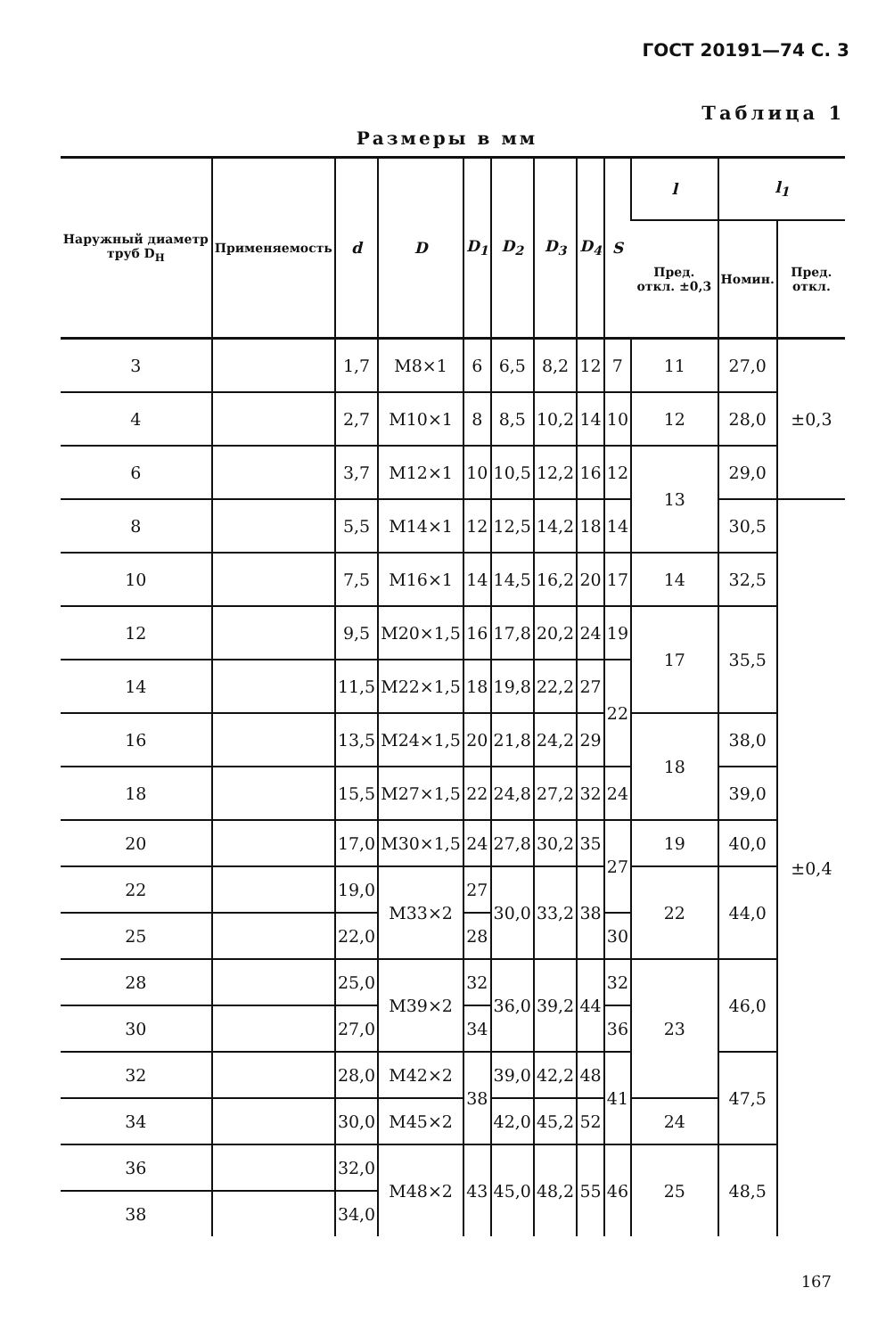ГОСТ 20191—74 С. 3
Таблица 1
Размеры в мм
| Наружный диаметр труб D<sub>Н</sub> | Применяемость | d | D | D<sub>1</sub> | D<sub>2</sub> | D<sub>3</sub> | D<sub>4</sub> | S | l | l<sub>1</sub> | |
| --- | --- | --- | --- | --- | --- | --- | --- | --- | --- | --- | --- |
| | | | | | | | | | Пред. откл. ±0,3 | Номин. | Пред. откл. |
| 3 | | 1,7 | M8×1 | 6 | 6,5 | 8,2 | 12 | 7 | 11 | 27,0 | ±0,3 |
| 4 | | 2,7 | M10×1 | 8 | 8,5 | 10,2 | 14 | 10 | 12 | 28,0 | |
| 6 | | 3,7 | M12×1 | 10 | 10,5 | 12,2 | 16 | 12 | 13 | 29,0 | |
| 8 | | 5,5 | M14×1 | 12 | 12,5 | 14,2 | 18 | 14 | | 30,5 | ±0,4 |
| 10 | | 7,5 | M16×1 | 14 | 14,5 | 16,2 | 20 | 17 | 14 | 32,5 | |
| 12 | | 9,5 | M20×1,5 | 16 | 17,8 | 20,2 | 24 | 19 | 17 | 35,5 | |
| 14 | | 11,5 | M22×1,5 | 18 | 19,8 | 22,2 | 27 | 22 | | | |
| 16 | | 13,5 | M24×1,5 | 20 | 21,8 | 24,2 | 29 | | 18 | 38,0 | |
| 18 | | 15,5 | M27×1,5 | 22 | 24,8 | 27,2 | 32 | 24 | | 39,0 | |
| 20 | | 17,0 | M30×1,5 | 24 | 27,8 | 30,2 | 35 | 27 | 19 | 40,0 | |
| 22 | | 19,0 | M33×2 | 27 | 30,0 | 33,2 | 38 | | 22 | 44,0 | |
| 25 | | 22,0 | | 28 | | | | 30 | | | |
| 28 | | 25,0 | M39×2 | 32 | 36,0 | 39,2 | 44 | 32 | 23 | 46,0 | |
| 30 | | 27,0 | | 34 | | | | 36 | | | |
| 32 | | 28,0 | M42×2 | 38 | 39,0 | 42,2 | 48 | 41 | | 47,5 | |
| 34 | | 30,0 | M45×2 | | 42,0 | 45,2 | 52 | | 24 | | |
| 36 | | 32,0 | M48×2 | 43 | 45,0 | 48,2 | 55 | 46 | 25 | 48,5 | |
| 38 | | 34,0 | | | | | | | | | |
167